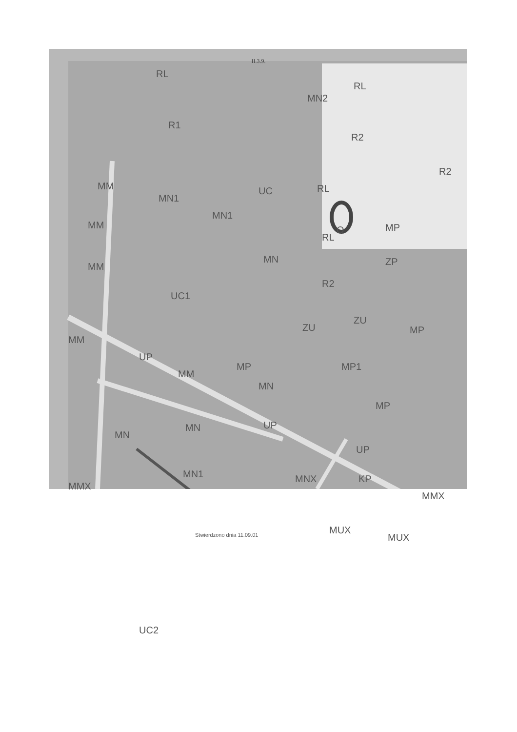II.3.9.
RL
RL
MN2
R1
R2
R2
MM
MN1
MN1
UC RL
MM
RL
O MP
MM
MN ZP
R2
UC1
ZU
ZU
MP
MM
UP
MM
MP MP1
MN
MP
UP MN
MN
UP
KP MN1
MMX
MNX
MMX
MUX
MUX Stwierdzono dnia 11.09.01
UC2